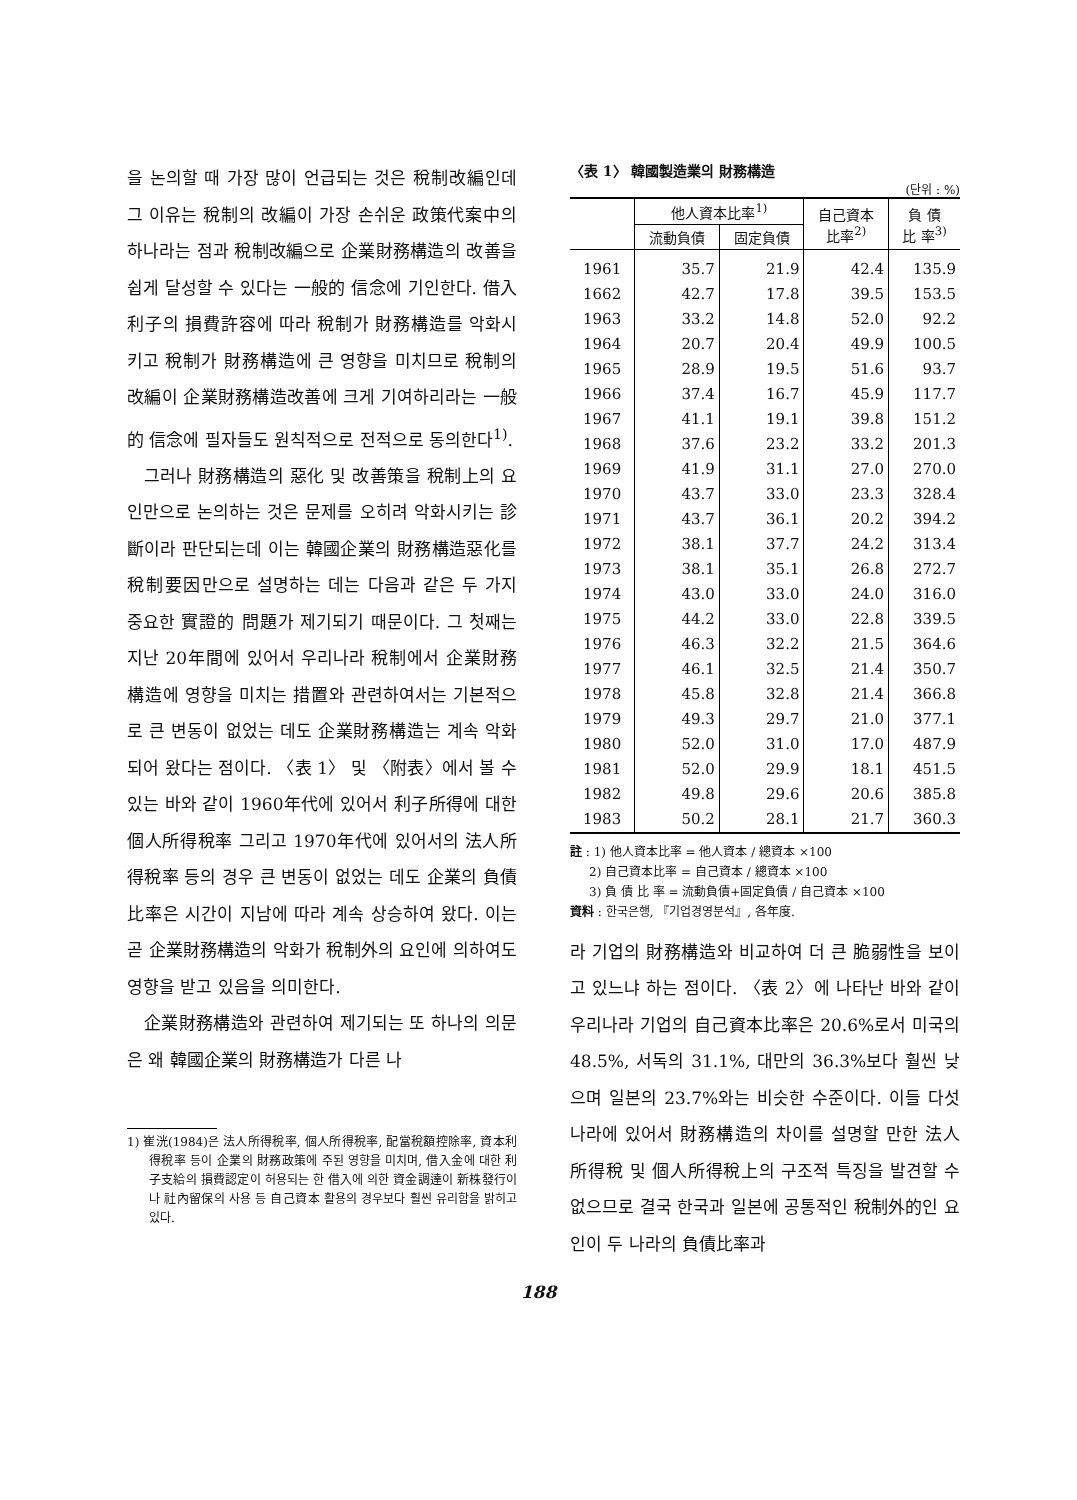을 논의할 때 가장 많이 언급되는 것은 稅制改編인데 그 이유는 稅制의 改編이 가장 손쉬운 政策代案中의 하나라는 점과 稅制改編으로 企業財務構造의 改善을 쉽게 달성할 수 있다는 一般的 信念에 기인한다. 借入利子의 損費許容에 따라 稅制가 財務構造를 악화시키고 稅制가 財務構造에 큰 영향을 미치므로 稅制의 改編이 企業財務構造改善에 크게 기여하리라는 一般的 信念에 필자들도 원칙적으로 전적으로 동의한다<sup>1)</sup>.
그러나 財務構造의 惡化 및 改善策을 稅制上의 요인만으로 논의하는 것은 문제를 오히려 악화시키는 診斷이라 판단되는데 이는 韓國企業의 財務構造惡化를 稅制要因만으로 설명하는 데는 다음과 같은 두 가지 중요한 實證的 問題가 제기되기 때문이다. 그 첫째는 지난 20年間에 있어서 우리나라 稅制에서 企業財務構造에 영향을 미치는 措置와 관련하여서는 기본적으로 큰 변동이 없었는 데도 企業財務構造는 계속 악화되어 왔다는 점이다. 〈表 1〉 및 〈附表〉에서 볼 수 있는 바와 같이 1960年代에 있어서 利子所得에 대한 個人所得稅率 그리고 1970年代에 있어서의 法人所得稅率 등의 경우 큰 변동이 없었는 데도 企業의 負債比率은 시간이 지남에 따라 계속 상승하여 왔다. 이는 곧 企業財務構造의 악화가 稅制外의 요인에 의하여도 영향을 받고 있음을 의미한다.
企業財務構造와 관련하여 제기되는 또 하나의 의문은 왜 韓國企業의 財務構造가 다른 나
1) 崔洸(1984)은 法人所得稅率, 個人所得稅率, 配當稅額控除率, 資本利得稅率 등이 企業의 財務政策에 주된 영향을 미치며, 借入金에 대한 利子支給의 損費認定이 허용되는 한 借入에 의한 資金調達이 新株發行이나 社內留保의 사용 등 自己資本 활용의 경우보다 훨씬 유리함을 밝히고 있다.
〈表 1〉 韓國製造業의 財務構造
(단위 : %)
| | 他人資本比率<sup>1)</sup> | | 自己資本 比率<sup>2)</sup> | 負 債 比 率<sup>3)</sup> |
| --- | --- | --- | --- | --- |
| | 流動負債 | 固定負債 | | |
| 1961 | 35.7 | 21.9 | 42.4 | 135.9 |
| 1662 | 42.7 | 17.8 | 39.5 | 153.5 |
| 1963 | 33.2 | 14.8 | 52.0 | 92.2 |
| 1964 | 20.7 | 20.4 | 49.9 | 100.5 |
| 1965 | 28.9 | 19.5 | 51.6 | 93.7 |
| 1966 | 37.4 | 16.7 | 45.9 | 117.7 |
| 1967 | 41.1 | 19.1 | 39.8 | 151.2 |
| 1968 | 37.6 | 23.2 | 33.2 | 201.3 |
| 1969 | 41.9 | 31.1 | 27.0 | 270.0 |
| 1970 | 43.7 | 33.0 | 23.3 | 328.4 |
| 1971 | 43.7 | 36.1 | 20.2 | 394.2 |
| 1972 | 38.1 | 37.7 | 24.2 | 313.4 |
| 1973 | 38.1 | 35.1 | 26.8 | 272.7 |
| 1974 | 43.0 | 33.0 | 24.0 | 316.0 |
| 1975 | 44.2 | 33.0 | 22.8 | 339.5 |
| 1976 | 46.3 | 32.2 | 21.5 | 364.6 |
| 1977 | 46.1 | 32.5 | 21.4 | 350.7 |
| 1978 | 45.8 | 32.8 | 21.4 | 366.8 |
| 1979 | 49.3 | 29.7 | 21.0 | 377.1 |
| 1980 | 52.0 | 31.0 | 17.0 | 487.9 |
| 1981 | 52.0 | 29.9 | 18.1 | 451.5 |
| 1982 | 49.8 | 29.6 | 20.6 | 385.8 |
| 1983 | 50.2 | 28.1 | 21.7 | 360.3 |
註 : 1) 他人資本比率 = 他人資本 / 總資本 ×100
2) 自己資本比率 = 自己資本 / 總資本 ×100
3) 負 債 比 率 = 流動負債+固定負債 / 自己資本 ×100
資料 : 한국은행, 『기업경영분석』, 各年度.
라 기업의 財務構造와 비교하여 더 큰 脆弱性을 보이고 있느냐 하는 점이다. 〈表 2〉에 나타난 바와 같이 우리나라 기업의 自己資本比率은 20.6%로서 미국의 48.5%, 서독의 31.1%, 대만의 36.3%보다 훨씬 낮으며 일본의 23.7%와는 비슷한 수준이다. 이들 다섯 나라에 있어서 財務構造의 차이를 설명할 만한 法人所得稅 및 個人所得稅上의 구조적 특징을 발견할 수 없으므로 결국 한국과 일본에 공통적인 稅制外的인 요인이 두 나라의 負債比率과
188